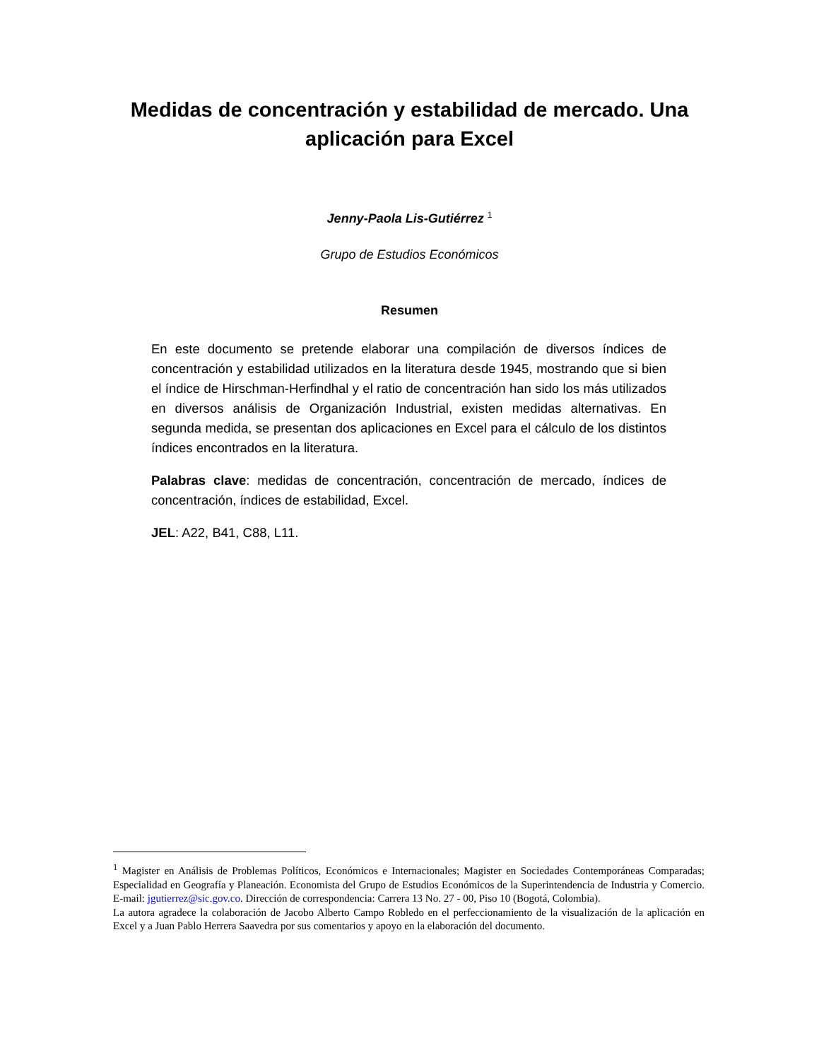Medidas de concentración y estabilidad de mercado. Una aplicación para Excel
Jenny-Paola Lis-Gutiérrez <sup>1</sup>
Grupo de Estudios Económicos
Resumen
En este documento se pretende elaborar una compilación de diversos índices de concentración y estabilidad utilizados en la literatura desde 1945, mostrando que si bien el índice de Hirschman-Herfindhal y el ratio de concentración han sido los más utilizados en diversos análisis de Organización Industrial, existen medidas alternativas. En segunda medida, se presentan dos aplicaciones en Excel para el cálculo de los distintos índices encontrados en la literatura.
Palabras clave: medidas de concentración, concentración de mercado, índices de concentración, índices de estabilidad, Excel.
JEL: A22, B41, C88, L11.
<sup>1</sup> Magister en Análisis de Problemas Políticos, Económicos e Internacionales; Magister en Sociedades Contemporáneas Comparadas; Especialidad en Geografía y Planeación. Economista del Grupo de Estudios Económicos de la Superintendencia de Industria y Comercio. E-mail: jgutierrez@sic.gov.co. Dirección de correspondencia: Carrera 13 No. 27 - 00, Piso 10 (Bogotá, Colombia).
La autora agradece la colaboración de Jacobo Alberto Campo Robledo en el perfeccionamiento de la visualización de la aplicación en Excel y a Juan Pablo Herrera Saavedra por sus comentarios y apoyo en la elaboración del documento.